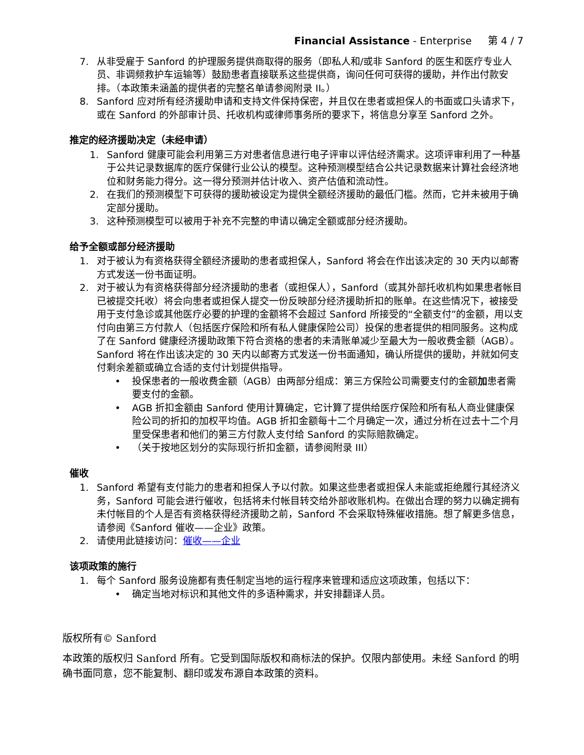Financial Assistance - Enterprise 第 4 / 7
7. 从非受雇于 Sanford 的护理服务提供商取得的服务（即私人和/或非 Sanford 的医生和医疗专业人员、非调频救护车运输等）鼓励患者直接联系这些提供商，询问任何可获得的援助，并作出付款安排。（本政策未涵盖的提供者的完整名单请参阅附录 II。）
8. Sanford 应对所有经济援助申请和支持文件保持保密，并且仅在患者或担保人的书面或口头请求下，或在 Sanford 的外部审计员、托收机构或律师事务所的要求下，将信息分享至 Sanford 之外。
推定的经济援助决定（未经申请）
1. Sanford 健康可能会利用第三方对患者信息进行电子评审以评估经济需求。这项评审利用了一种基于公共记录数据库的医疗保健行业公认的模型。这种预测模型结合公共记录数据来计算社会经济地位和财务能力得分。这一得分预测并估计收入、资产估值和流动性。
2. 在我们的预测模型下可获得的援助被设定为提供全额经济援助的最低门槛。然而，它并未被用于确定部分援助。
3. 这种预测模型可以被用于补充不完整的申请以确定全额或部分经济援助。
给予全额或部分经济援助
1. 对于被认为有资格获得全额经济援助的患者或担保人，Sanford 将会在作出该决定的 30 天内以邮寄方式发送一份书面证明。
2. 对于被认为有资格获得部分经济援助的患者（或担保人），Sanford（或其外部托收机构如果患者帐目已被提交托收）将会向患者或担保人提交一份反映部分经济援助折扣的账单。在这些情况下，被接受用于支付急诊或其他医疗必要的护理的金额将不会超过 Sanford 所接受的“全额支付”的金额，用以支付向由第三方付款人（包括医疗保险和所有私人健康保险公司）投保的患者提供的相同服务。这构成了在 Sanford 健康经济援助政策下符合资格的患者的未清账单减少至最大为一般收费金额（AGB）。Sanford 将在作出该决定的 30 天内以邮寄方式发送一份书面通知，确认所提供的援助，并就如何支付剩余差额或确立合适的支付计划提供指导。
• 投保患者的一般收费金额（AGB）由两部分组成：第三方保险公司需要支付的金额加患者需要支付的金额。
• AGB 折扣金额由 Sanford 使用计算确定，它计算了提供给医疗保险和所有私人商业健康保险公司的折扣的加权平均值。AGB 折扣金额每十二个月确定一次，通过分析在过去十二个月里受保患者和他们的第三方付款人支付给 Sanford 的实际赔款确定。
• （关于按地区划分的实际现行折扣金额，请参阅附录 III）
催收
1. Sanford 希望有支付能力的患者和担保人予以付款。如果这些患者或担保人未能或拒绝履行其经济义务，Sanford 可能会进行催收，包括将未付帐目转交给外部收账机构。在做出合理的努力以确定拥有未付帐目的个人是否有资格获得经济援助之前，Sanford 不会采取特殊催收措施。想了解更多信息，请参阅《Sanford 催收——企业》政策。
2. 请使用此链接访问：催收——企业
该项政策的施行
1. 每个 Sanford 服务设施都有责任制定当地的运行程序来管理和适应这项政策，包括以下：
• 确定当地对标识和其他文件的多语种需求，并安排翻译人员。
版权所有© Sanford
本政策的版权归 Sanford 所有。它受到国际版权和商标法的保护。仅限内部使用。未经 Sanford 的明确书面同意，您不能复制、翻印或发布源自本政策的资料。